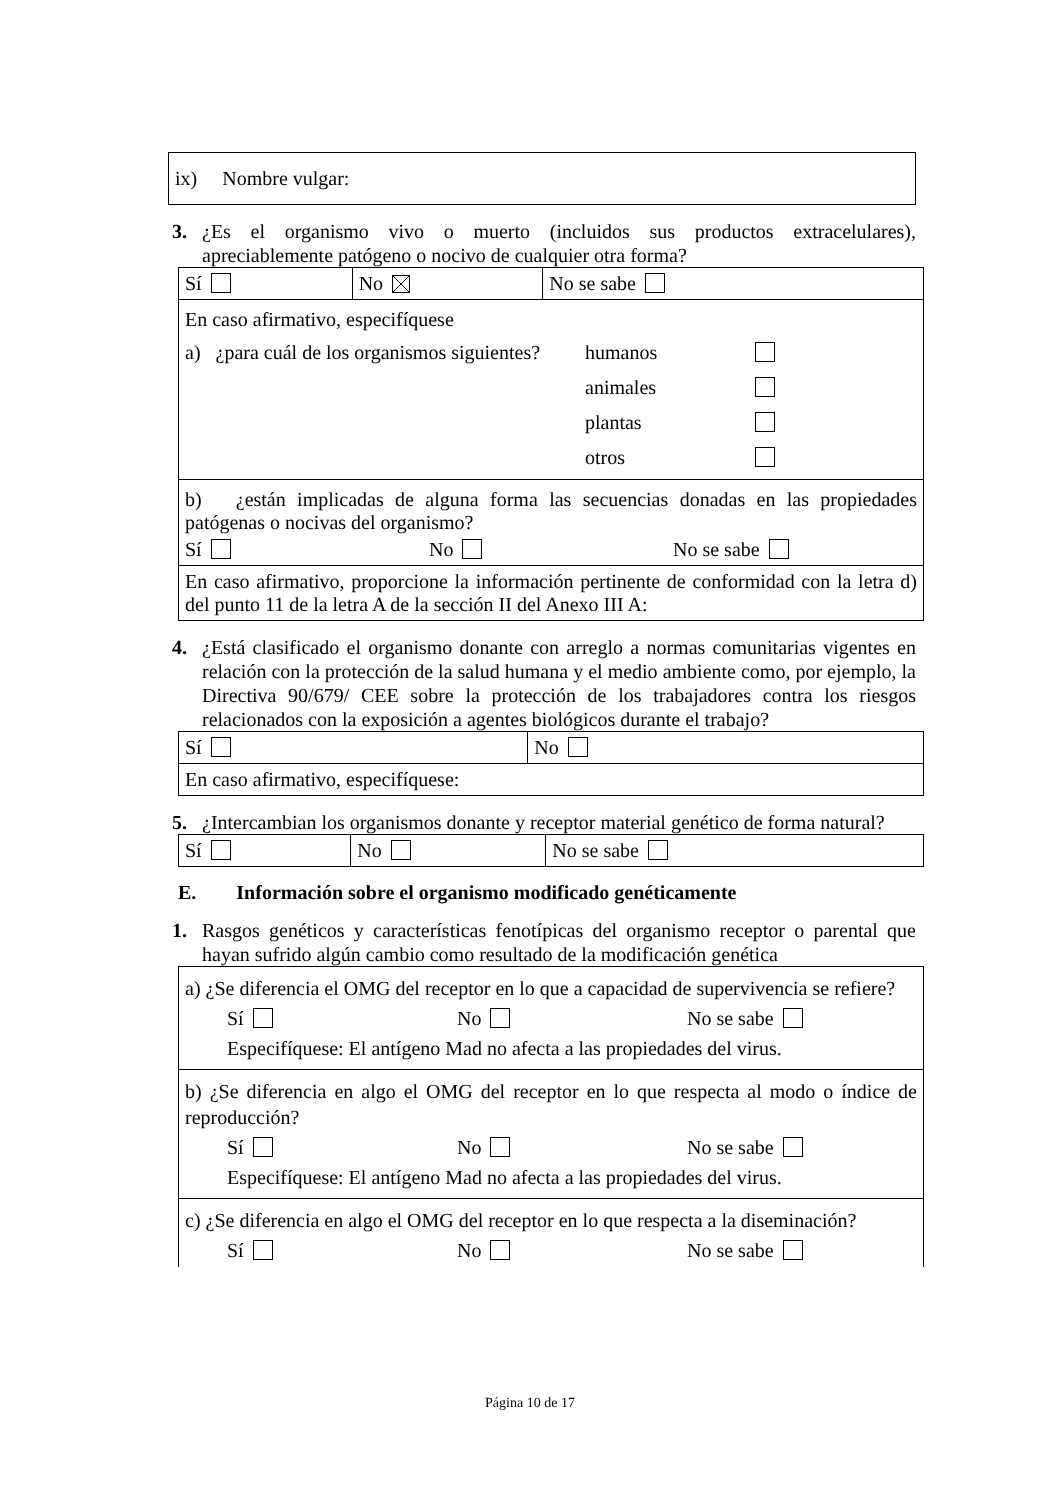ix) Nombre vulgar:
3. ¿Es el organismo vivo o muerto (incluidos sus productos extracelulares), apreciablemente patógeno o nocivo de cualquier otra forma?
| Sí | No | No se sabe |
| En caso afirmativo, especifíquese a) ¿para cuál de los organismos siguientes? humanos animales plantas otros | | |
| b) ¿están implicadas de alguna forma las secuencias donadas en las propiedades patógenas o nocivas del organismo? Sí No No se sabe | | |
| En caso afirmativo, proporcione la información pertinente de conformidad con la letra d) del punto 11 de la letra A de la sección II del Anexo III A: | | |
4. ¿Está clasificado el organismo donante con arreglo a normas comunitarias vigentes en relación con la protección de la salud humana y el medio ambiente como, por ejemplo, la Directiva 90/679/ CEE sobre la protección de los trabajadores contra los riesgos relacionados con la exposición a agentes biológicos durante el trabajo?
| Sí | No |
| En caso afirmativo, especifíquese: | |
5. ¿Intercambian los organismos donante y receptor material genético de forma natural?
| Sí | No | No se sabe |
E. Información sobre el organismo modificado genéticamente
1. Rasgos genéticos y características fenotípicas del organismo receptor o parental que hayan sufrido algún cambio como resultado de la modificación genética
| a) ¿Se diferencia el OMG del receptor en lo que a capacidad de supervivencia se refiere? Sí No No se sabe Especifíquese: El antígeno Mad no afecta a las propiedades del virus. |
| b) ¿Se diferencia en algo el OMG del receptor en lo que respecta al modo o índice de reproducción? Sí No No se sabe Especifíquese: El antígeno Mad no afecta a las propiedades del virus. |
| c) ¿Se diferencia en algo el OMG del receptor en lo que respecta a la diseminación? Sí No No se sabe |
Página 10 de 17